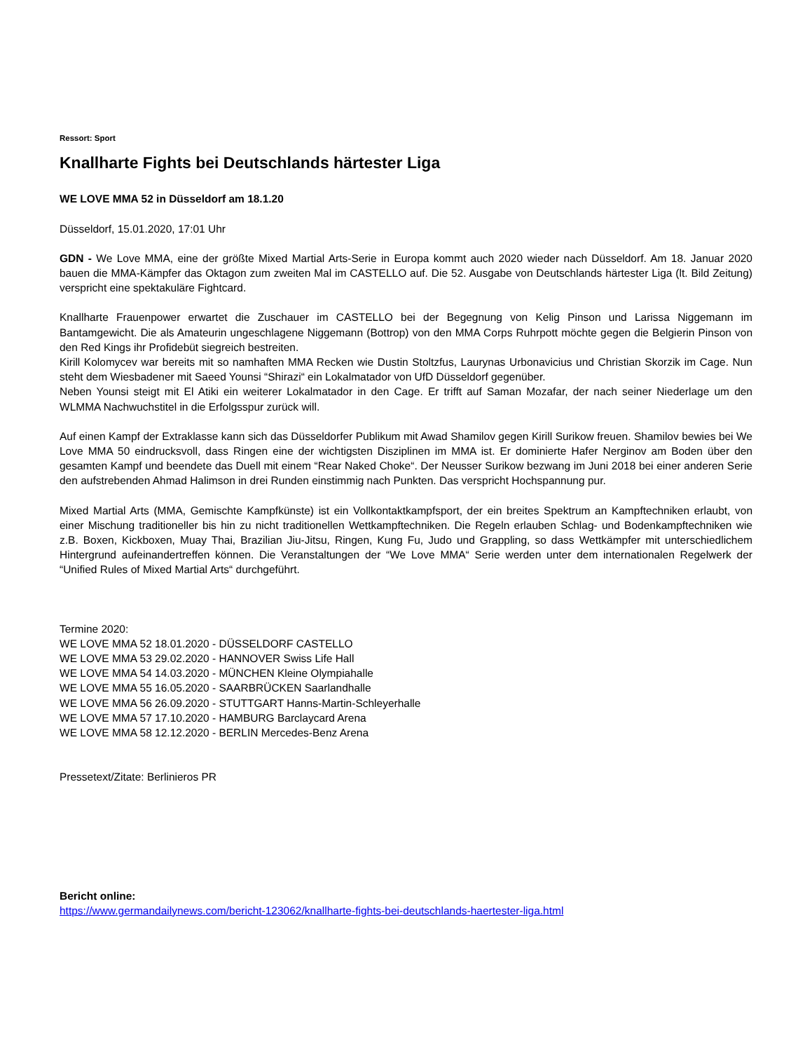Ressort: Sport
Knallharte Fights bei Deutschlands härtester Liga
WE LOVE MMA 52 in Düsseldorf am 18.1.20
Düsseldorf, 15.01.2020, 17:01 Uhr
GDN - We Love MMA, eine der größte Mixed Martial Arts-Serie in Europa kommt auch 2020 wieder nach Düsseldorf. Am 18. Januar 2020 bauen die MMA-Kämpfer das Oktagon zum zweiten Mal im CASTELLO auf. Die 52. Ausgabe von Deutschlands härtester Liga (lt. Bild Zeitung) verspricht eine spektakuläre Fightcard.
Knallharte Frauenpower erwartet die Zuschauer im CASTELLO bei der Begegnung von Kelig Pinson und Larissa Niggemann im Bantamgewicht. Die als Amateurin ungeschlagene Niggemann (Bottrop) von den MMA Corps Ruhrpott möchte gegen die Belgierin Pinson von den Red Kings ihr Profidebüt siegreich bestreiten.
Kirill Kolomycev war bereits mit so namhaften MMA Recken wie Dustin Stoltzfus, Laurynas Urbonavicius und Christian Skorzik im Cage. Nun steht dem Wiesbadener mit Saeed Younsi “Shirazi“ ein Lokalmatador von UfD Düsseldorf gegenüber.
Neben Younsi steigt mit El Atiki ein weiterer Lokalmatador in den Cage. Er trifft auf Saman Mozafar, der nach seiner Niederlage um den WLMMA Nachwuchstitel in die Erfolgsspur zurück will.
Auf einen Kampf der Extraklasse kann sich das Düsseldorfer Publikum mit Awad Shamilov gegen Kirill Surikow freuen. Shamilov bewies bei We Love MMA 50 eindrucksvoll, dass Ringen eine der wichtigsten Disziplinen im MMA ist. Er dominierte Hafer Nerginov am Boden über den gesamten Kampf und beendete das Duell mit einem “Rear Naked Choke“. Der Neusser Surikow bezwang im Juni 2018 bei einer anderen Serie den aufstrebenden Ahmad Halimson in drei Runden einstimmig nach Punkten. Das verspricht Hochspannung pur.
Mixed Martial Arts (MMA, Gemischte Kampfkünste) ist ein Vollkontaktkampfsport, der ein breites Spektrum an Kampftechniken erlaubt, von einer Mischung traditioneller bis hin zu nicht traditionellen Wettkampftechniken. Die Regeln erlauben Schlag- und Bodenkampftechniken wie z.B. Boxen, Kickboxen, Muay Thai, Brazilian Jiu-Jitsu, Ringen, Kung Fu, Judo und Grappling, so dass Wettkämpfer mit unterschiedlichem Hintergrund aufeinandertreffen können. Die Veranstaltungen der “We Love MMA“ Serie werden unter dem internationalen Regelwerk der “Unified Rules of Mixed Martial Arts“ durchgeführt.
Termine 2020:
WE LOVE MMA 52 18.01.2020 - DÜSSELDORF CASTELLO
WE LOVE MMA 53 29.02.2020 - HANNOVER Swiss Life Hall
WE LOVE MMA 54 14.03.2020 - MÜNCHEN Kleine Olympiahalle
WE LOVE MMA 55 16.05.2020 - SAARBRÜCKEN Saarlandhalle
WE LOVE MMA 56 26.09.2020 - STUTTGART Hanns-Martin-Schleyerhalle
WE LOVE MMA 57 17.10.2020 - HAMBURG Barclaycard Arena
WE LOVE MMA 58 12.12.2020 - BERLIN Mercedes-Benz Arena
Pressetext/Zitate: Berlinieros PR
Bericht online:
https://www.germandailynews.com/bericht-123062/knallharte-fights-bei-deutschlands-haertester-liga.html